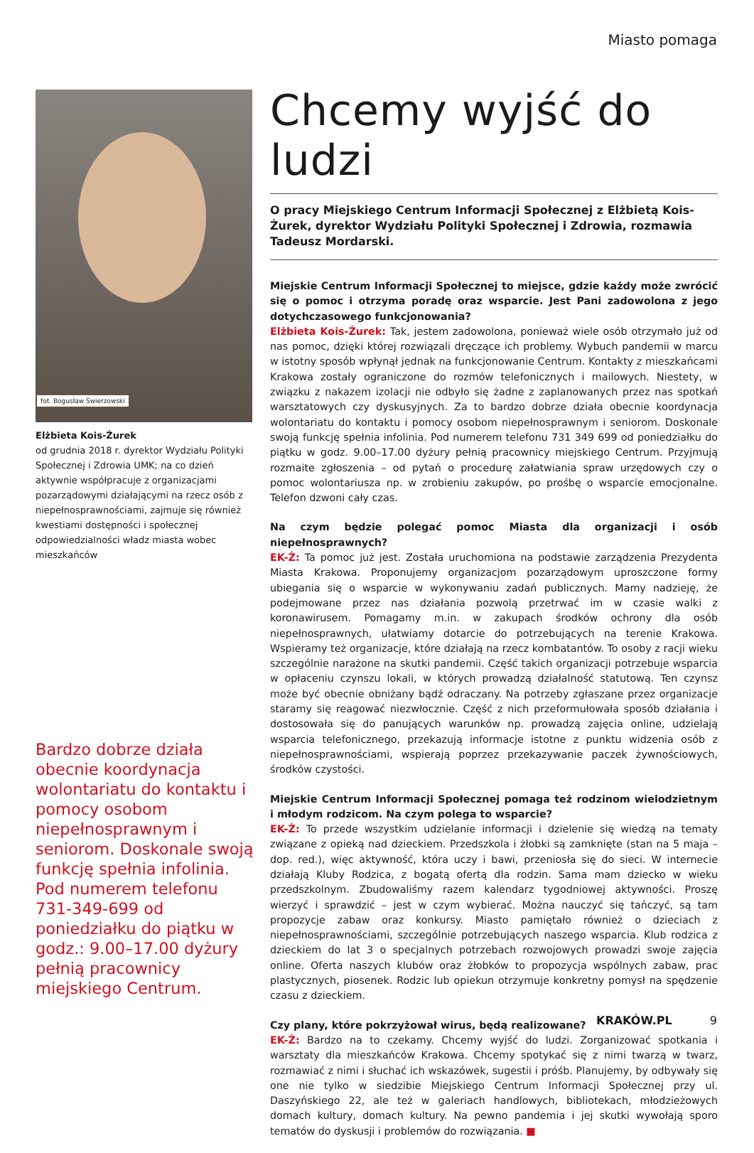Miasto pomaga
fot. Bogusław Świerzowski
Elżbieta Kois-Żurek
od grudnia 2018 r. dyrektor Wydziału Polityki Społecznej i Zdrowia UMK; na co dzień aktywnie współpracuje z organizacjami pozarządowymi działającymi na rzecz osób z niepełnosprawnościami, zajmuje się również kwestiami dostępności i społecznej odpowiedzialności władz miasta wobec mieszkańców
Bardzo dobrze działa obecnie koordynacja wolontariatu do kontaktu i pomocy osobom niepełnosprawnym i seniorom. Doskonale swoją funkcję spełnia infolinia. Pod numerem telefonu 731-349-699 od poniedziałku do piątku w godz.: 9.00–17.00 dyżury pełnią pracownicy miejskiego Centrum.
Chcemy wyjść do ludzi
O pracy Miejskiego Centrum Informacji Społecznej z Elżbietą Kois-Żurek, dyrektor Wydziału Polityki Społecznej i Zdrowia, rozmawia Tadeusz Mordarski.
Miejskie Centrum Informacji Społecznej to miejsce, gdzie każdy może zwrócić się o pomoc i otrzyma poradę oraz wsparcie. Jest Pani zadowolona z jego dotychczasowego funkcjonowania?
Elżbieta Kois-Żurek: Tak, jestem zadowolona, ponieważ wiele osób otrzymało już od nas pomoc, dzięki której rozwiązali dręczące ich problemy. Wybuch pandemii w marcu w istotny sposób wpłynął jednak na funkcjonowanie Centrum. Kontakty z mieszkańcami Krakowa zostały ograniczone do rozmów telefonicznych i mailowych. Niestety, w związku z nakazem izolacji nie odbyło się żadne z zaplanowanych przez nas spotkań warsztatowych czy dyskusyjnych. Za to bardzo dobrze działa obecnie koordynacja wolontariatu do kontaktu i pomocy osobom niepełnosprawnym i seniorom. Doskonale swoją funkcję spełnia infolinia. Pod numerem telefonu 731 349 699 od poniedziałku do piątku w godz. 9.00–17.00 dyżury pełnią pracownicy miejskiego Centrum. Przyjmują rozmaite zgłoszenia – od pytań o procedurę załatwiania spraw urzędowych czy o pomoc wolontariusza np. w zrobieniu zakupów, po prośbę o wsparcie emocjonalne. Telefon dzwoni cały czas.
Na czym będzie polegać pomoc Miasta dla organizacji i osób niepełnosprawnych?
EK-Ż: Ta pomoc już jest. Została uruchomiona na podstawie zarządzenia Prezydenta Miasta Krakowa. Proponujemy organizacjom pozarządowym uproszczone formy ubiegania się o wsparcie w wykonywaniu zadań publicznych. Mamy nadzieję, że podejmowane przez nas działania pozwolą przetrwać im w czasie walki z koronawirusem. Pomagamy m.in. w zakupach środków ochrony dla osób niepełnosprawnych, ułatwiamy dotarcie do potrzebujących na terenie Krakowa. Wspieramy też organizacje, które działają na rzecz kombatantów. To osoby z racji wieku szczególnie narażone na skutki pandemii. Część takich organizacji potrzebuje wsparcia w opłaceniu czynszu lokali, w których prowadzą działalność statutową. Ten czynsz może być obecnie obniżany bądź odraczany. Na potrzeby zgłaszane przez organizacje staramy się reagować niezwłocznie. Część z nich przeformułowała sposób działania i dostosowała się do panujących warunków np. prowadzą zajęcia online, udzielają wsparcia telefonicznego, przekazują informacje istotne z punktu widzenia osób z niepełnosprawnościami, wspierają poprzez przekazywanie paczek żywnościowych, środków czystości.
Miejskie Centrum Informacji Społecznej pomaga też rodzinom wielodzietnym i młodym rodzicom. Na czym polega to wsparcie?
EK-Ż: To przede wszystkim udzielanie informacji i dzielenie się wiedzą na tematy związane z opieką nad dzieckiem. Przedszkola i żłobki są zamknięte (stan na 5 maja – dop. red.), więc aktywność, która uczy i bawi, przeniosła się do sieci. W internecie działają Kluby Rodzica, z bogatą ofertą dla rodzin. Sama mam dziecko w wieku przedszkolnym. Zbudowaliśmy razem kalendarz tygodniowej aktywności. Proszę wierzyć i sprawdzić – jest w czym wybierać. Można nauczyć się tańczyć, są tam propozycje zabaw oraz konkursy. Miasto pamiętało również o dzieciach z niepełnosprawnościami, szczególnie potrzebujących naszego wsparcia. Klub rodzica z dzieckiem do lat 3 o specjalnych potrzebach rozwojowych prowadzi swoje zajęcia online. Oferta naszych klubów oraz żłobków to propozycja wspólnych zabaw, prac plastycznych, piosenek. Rodzic lub opiekun otrzymuje konkretny pomysł na spędzenie czasu z dzieckiem.
Czy plany, które pokrzyżował wirus, będą realizowane?
EK-Ż: Bardzo na to czekamy. Chcemy wyjść do ludzi. Zorganizować spotkania i warsztaty dla mieszkańców Krakowa. Chcemy spotykać się z nimi twarzą w twarz, rozmawiać z nimi i słuchać ich wskazówek, sugestii i próśb. Planujemy, by odbywały się one nie tylko w siedzibie Miejskiego Centrum Informacji Społecznej przy ul. Daszyńskiego 22, ale też w galeriach handlowych, bibliotekach, młodzieżowych domach kultury, domach kultury. Na pewno pandemia i jej skutki wywołają sporo tematów do dyskusji i problemów do rozwiązania. ■
KRAKÓW.PL 9